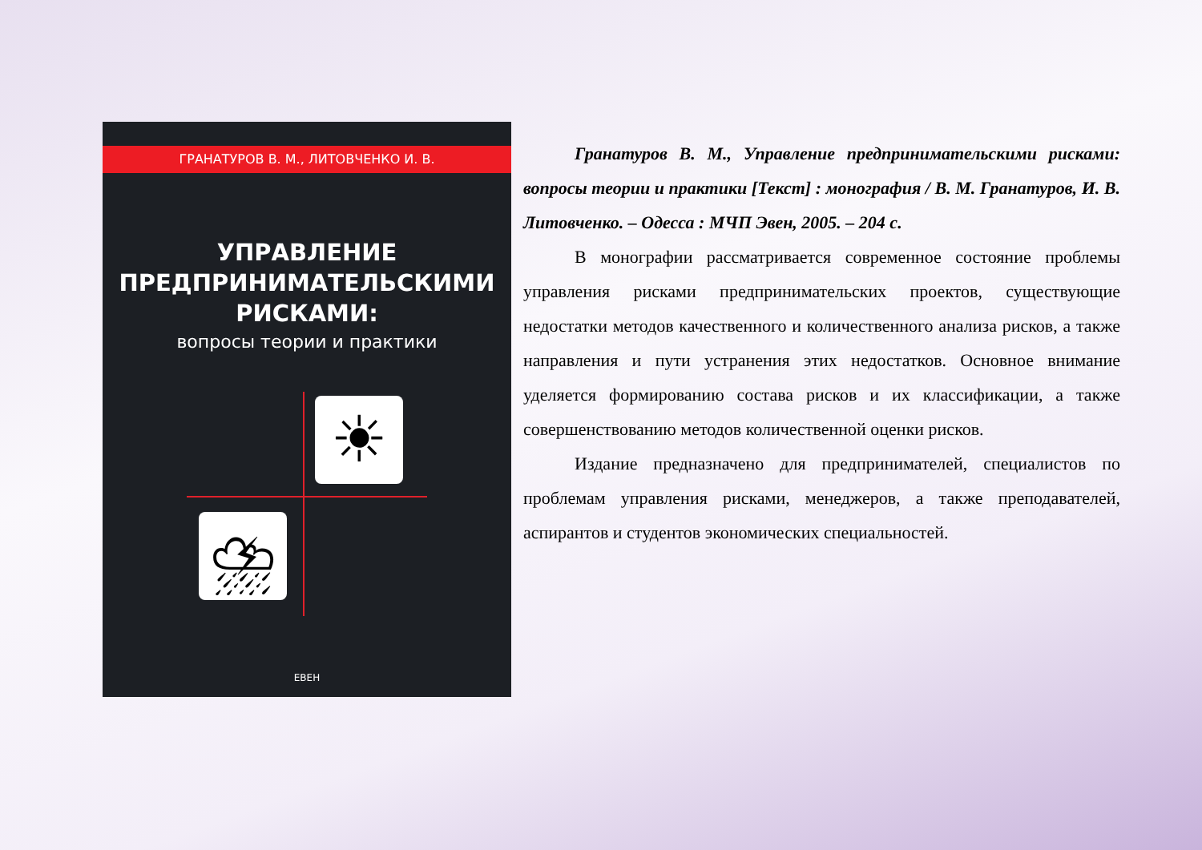ГРАНАТУРОВ В. М., ЛИТОВЧЕНКО И. В.
УПРАВЛЕНИЕ
ПРЕДПРИНИМАТЕЛЬСКИМИ
РИСКАМИ:
вопросы теории и практики
☀
⛈
ЕВЕН
Гранатуров В. М., Управление предпринимательскими рисками: вопросы теории и практики [Текст] : монография / В. М. Гранатуров, И. В. Литовченко. – Одесса : МЧП Эвен, 2005. – 204 с.
В монографии рассматривается современное состояние проблемы управления рисками предпринимательских проектов, существующие недостатки методов качественного и количественного анализа рисков, а также направления и пути устранения этих недостатков. Основное внимание уделяется формированию состава рисков и их классификации, а также совершенствованию методов количественной оценки рисков.
Издание предназначено для предпринимателей, специалистов по проблемам управления рисками, менеджеров, а также преподавателей, аспирантов и студентов экономических специальностей.